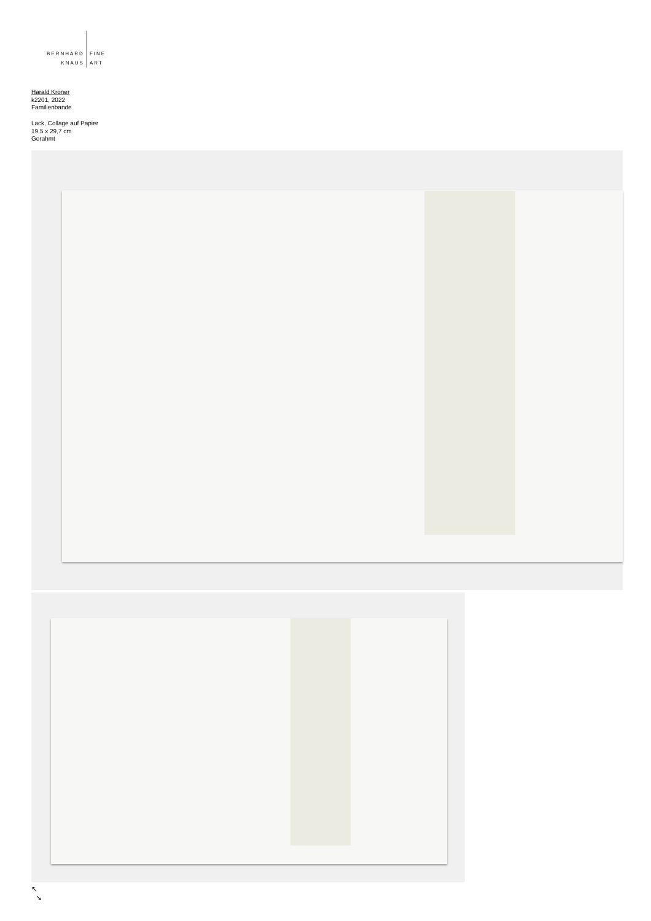BERNHARD
KNAUS
FINE
ART
Harald Kröner
k2201, 2022
Familienbande
Lack, Collage auf Papier
19,5 x 29,7 cm
Gerahmt
↖
↘